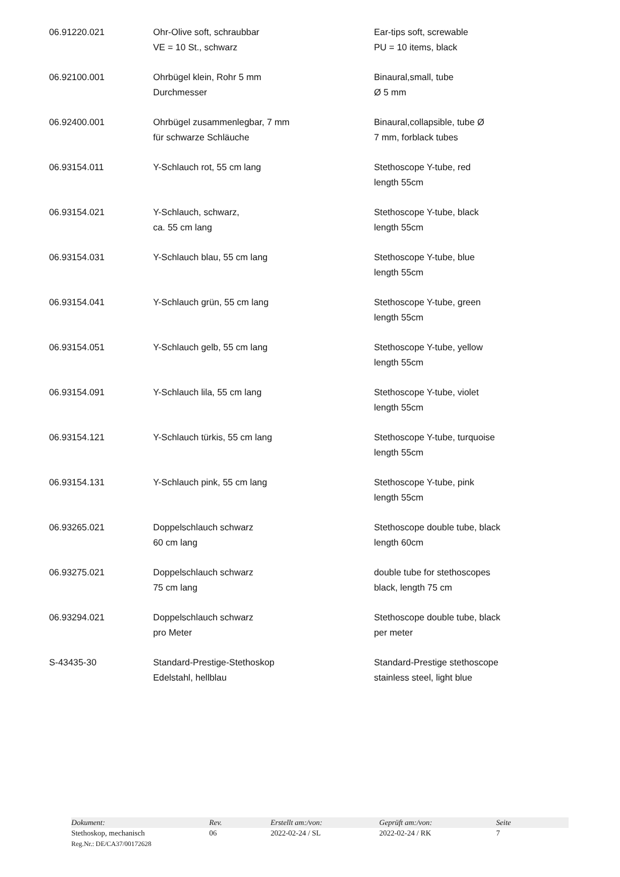| 06.91220.021 | Ohr-Olive soft, schraubbar VE = 10 St., schwarz | Ear-tips soft, screwable PU = 10 items, black |
| 06.92100.001 | Ohrbügel klein, Rohr 5 mm Durchmesser | Binaural,small, tube Ø 5 mm |
| 06.92400.001 | Ohrbügel zusammenlegbar, 7 mm für schwarze Schläuche | Binaural,collapsible, tube Ø 7 mm, forblack tubes |
| 06.93154.011 | Y-Schlauch rot, 55 cm lang | Stethoscope Y-tube, red length 55cm |
| 06.93154.021 | Y-Schlauch, schwarz, ca. 55 cm lang | Stethoscope Y-tube, black length 55cm |
| 06.93154.031 | Y-Schlauch blau, 55 cm lang | Stethoscope Y-tube, blue length 55cm |
| 06.93154.041 | Y-Schlauch grün, 55 cm lang | Stethoscope Y-tube, green length 55cm |
| 06.93154.051 | Y-Schlauch gelb, 55 cm lang | Stethoscope Y-tube, yellow length 55cm |
| 06.93154.091 | Y-Schlauch lila, 55 cm lang | Stethoscope Y-tube, violet length 55cm |
| 06.93154.121 | Y-Schlauch türkis, 55 cm lang | Stethoscope Y-tube, turquoise length 55cm |
| 06.93154.131 | Y-Schlauch pink, 55 cm lang | Stethoscope Y-tube, pink length 55cm |
| 06.93265.021 | Doppelschlauch schwarz 60 cm lang | Stethoscope double tube, black length 60cm |
| 06.93275.021 | Doppelschlauch schwarz 75 cm lang | double tube for stethoscopes black, length 75 cm |
| 06.93294.021 | Doppelschlauch schwarz pro Meter | Stethoscope double tube, black per meter |
| S-43435-30 | Standard-Prestige-Stethoskop Edelstahl, hellblau | Standard-Prestige stethoscope stainless steel, light blue |
| Dokument: | Rev. | Erstellt am:/von: | Geprüft am:/von: | Seite |
| Stethoskop, mechanisch | 06 | 2022-02-24 / SL | 2022-02-24 / RK | 7 |
| Reg.Nr.: DE/CA37/00172628 | | | | |